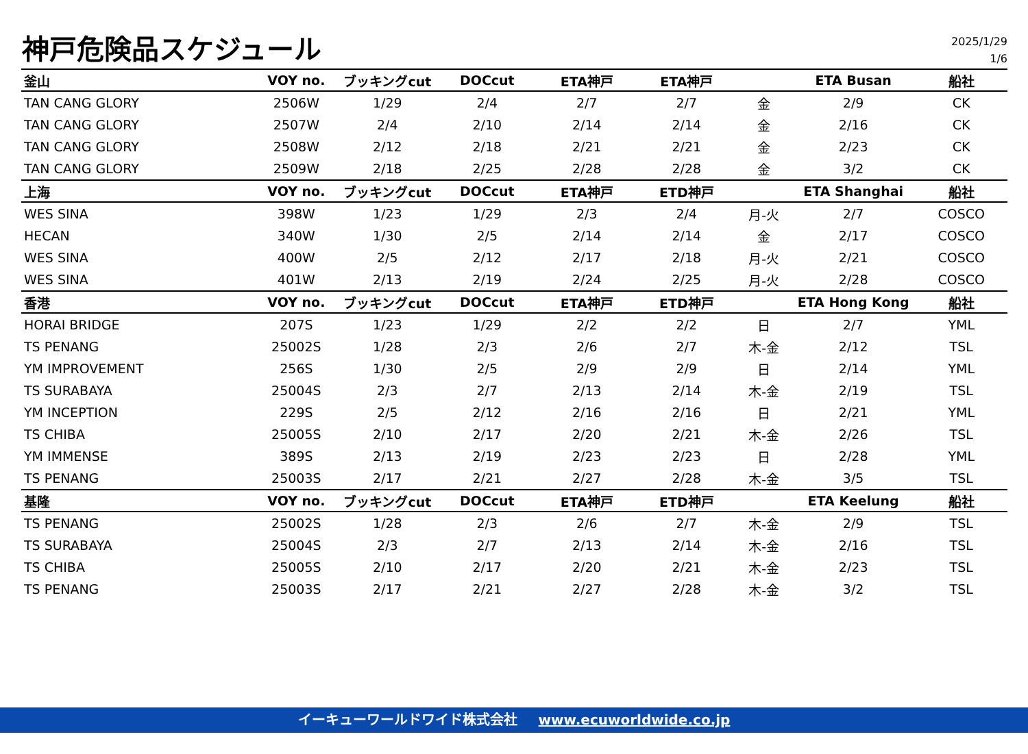神戸危険品スケジュール
2025/1/29
1/6
| 釜山 | VOY no. | ブッキングcut | DOCcut | ETA神戸 | ETA神戸 | | ETA Busan | 船社 |
| --- | --- | --- | --- | --- | --- | --- | --- | --- |
| TAN CANG GLORY | 2506W | 1/29 | 2/4 | 2/7 | 2/7 | 金 | 2/9 | CK |
| TAN CANG GLORY | 2507W | 2/4 | 2/10 | 2/14 | 2/14 | 金 | 2/16 | CK |
| TAN CANG GLORY | 2508W | 2/12 | 2/18 | 2/21 | 2/21 | 金 | 2/23 | CK |
| TAN CANG GLORY | 2509W | 2/18 | 2/25 | 2/28 | 2/28 | 金 | 3/2 | CK |
| 上海 | VOY no. | ブッキングcut | DOCcut | ETA神戸 | ETD神戸 | | ETA Shanghai | 船社 |
| WES SINA | 398W | 1/23 | 1/29 | 2/3 | 2/4 | 月-火 | 2/7 | COSCO |
| HECAN | 340W | 1/30 | 2/5 | 2/14 | 2/14 | 金 | 2/17 | COSCO |
| WES SINA | 400W | 2/5 | 2/12 | 2/17 | 2/18 | 月-火 | 2/21 | COSCO |
| WES SINA | 401W | 2/13 | 2/19 | 2/24 | 2/25 | 月-火 | 2/28 | COSCO |
| 香港 | VOY no. | ブッキングcut | DOCcut | ETA神戸 | ETD神戸 | | ETA Hong Kong | 船社 |
| HORAI BRIDGE | 207S | 1/23 | 1/29 | 2/2 | 2/2 | 日 | 2/7 | YML |
| TS PENANG | 25002S | 1/28 | 2/3 | 2/6 | 2/7 | 木-金 | 2/12 | TSL |
| YM IMPROVEMENT | 256S | 1/30 | 2/5 | 2/9 | 2/9 | 日 | 2/14 | YML |
| TS SURABAYA | 25004S | 2/3 | 2/7 | 2/13 | 2/14 | 木-金 | 2/19 | TSL |
| YM INCEPTION | 229S | 2/5 | 2/12 | 2/16 | 2/16 | 日 | 2/21 | YML |
| TS CHIBA | 25005S | 2/10 | 2/17 | 2/20 | 2/21 | 木-金 | 2/26 | TSL |
| YM IMMENSE | 389S | 2/13 | 2/19 | 2/23 | 2/23 | 日 | 2/28 | YML |
| TS PENANG | 25003S | 2/17 | 2/21 | 2/27 | 2/28 | 木-金 | 3/5 | TSL |
| 基隆 | VOY no. | ブッキングcut | DOCcut | ETA神戸 | ETD神戸 | | ETA Keelung | 船社 |
| TS PENANG | 25002S | 1/28 | 2/3 | 2/6 | 2/7 | 木-金 | 2/9 | TSL |
| TS SURABAYA | 25004S | 2/3 | 2/7 | 2/13 | 2/14 | 木-金 | 2/16 | TSL |
| TS CHIBA | 25005S | 2/10 | 2/17 | 2/20 | 2/21 | 木-金 | 2/23 | TSL |
| TS PENANG | 25003S | 2/17 | 2/21 | 2/27 | 2/28 | 木-金 | 3/2 | TSL |
イーキューワールドワイド株式会社 www.ecuworldwide.co.jp